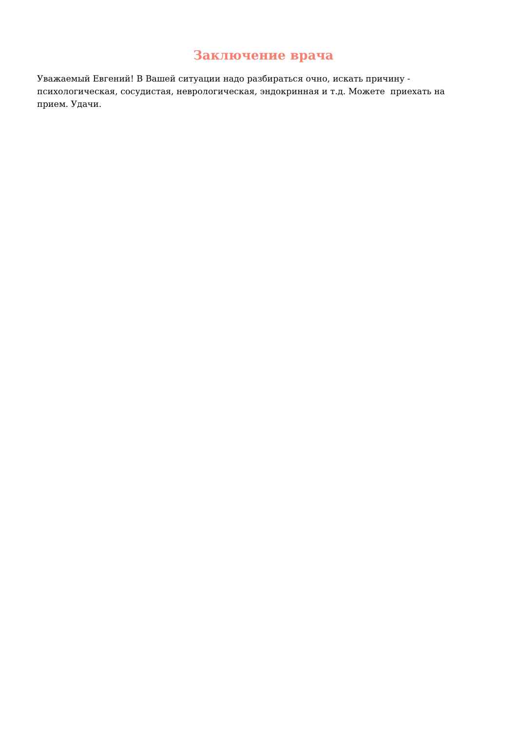Заключение врача
Уважаемый Евгений! В Вашей ситуации надо разбираться очно, искать причину - психологическая, сосудистая, неврологическая, эндокринная и т.д. Можете приехать на прием. Удачи.